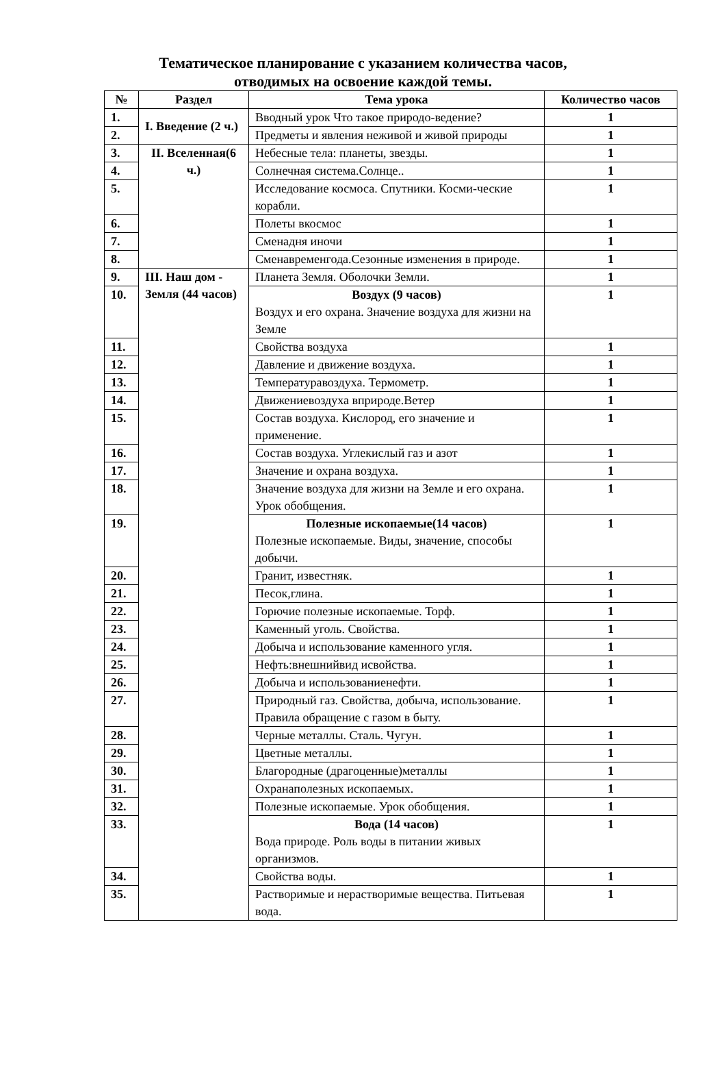Тематическое планирование с указанием количества часов,
отводимых на освоение каждой темы.
| № | Раздел | Тема урока | Количество часов |
| --- | --- | --- | --- |
| 1. | I. Введение (2 ч.) | Вводный урок Что такое природо-ведение? | 1 |
| 2. | | Предметы и явления неживой и живой природы | 1 |
| 3. | II. Вселенная(6 ч.) | Небесные тела: планеты, звезды. | 1 |
| 4. | | Солнечная система.Солнце.. | 1 |
| 5. | | Исследование космоса. Спутники. Косми-ческие корабли. | 1 |
| 6. | | Полеты вкосмос | 1 |
| 7. | | Сменадня иночи | 1 |
| 8. | | Сменавременгода.Сезонные изменения в природе. | 1 |
| 9. | III. Наш дом - Земля (44 часов) | Планета Земля. Оболочки Земли. | 1 |
| 10. | | Воздух (9 часов) Воздух и его охрана. Значение воздуха для жизни на Земле | 1 |
| 11. | | Свойства воздуха | 1 |
| 12. | | Давление и движение воздуха. | 1 |
| 13. | | Температуравоздуха. Термометр. | 1 |
| 14. | | Движениевоздуха вприроде.Ветер | 1 |
| 15. | | Состав воздуха. Кислород, его значение и применение. | 1 |
| 16. | | Состав воздуха. Углекислый газ и азот | 1 |
| 17. | | Значение и охрана воздуха. | 1 |
| 18. | | Значение воздуха для жизни на Земле и его охрана. Урок обобщения. | 1 |
| 19. | | Полезные ископаемые(14 часов) Полезные ископаемые. Виды, значение, способы добычи. | 1 |
| 20. | | Гранит, известняк. | 1 |
| 21. | | Песок,глина. | 1 |
| 22. | | Горючие полезные ископаемые. Торф. | 1 |
| 23. | | Каменный уголь. Свойства. | 1 |
| 24. | | Добыча и использование каменного угля. | 1 |
| 25. | | Нефть:внешнийвид исвойства. | 1 |
| 26. | | Добыча и использованиенефти. | 1 |
| 27. | | Природный газ. Свойства, добыча, использование. Правила обращение с газом в быту. | 1 |
| 28. | | Черные металлы. Сталь. Чугун. | 1 |
| 29. | | Цветные металлы. | 1 |
| 30. | | Благородные (драгоценные)металлы | 1 |
| 31. | | Охранаполезных ископаемых. | 1 |
| 32. | | Полезные ископаемые. Урок обобщения. | 1 |
| 33. | | Вода (14 часов) Вода природе. Роль воды в питании живых организмов. | 1 |
| 34. | | Свойства воды. | 1 |
| 35. | | Растворимые и нерастворимые вещества. Питьевая вода. | 1 |